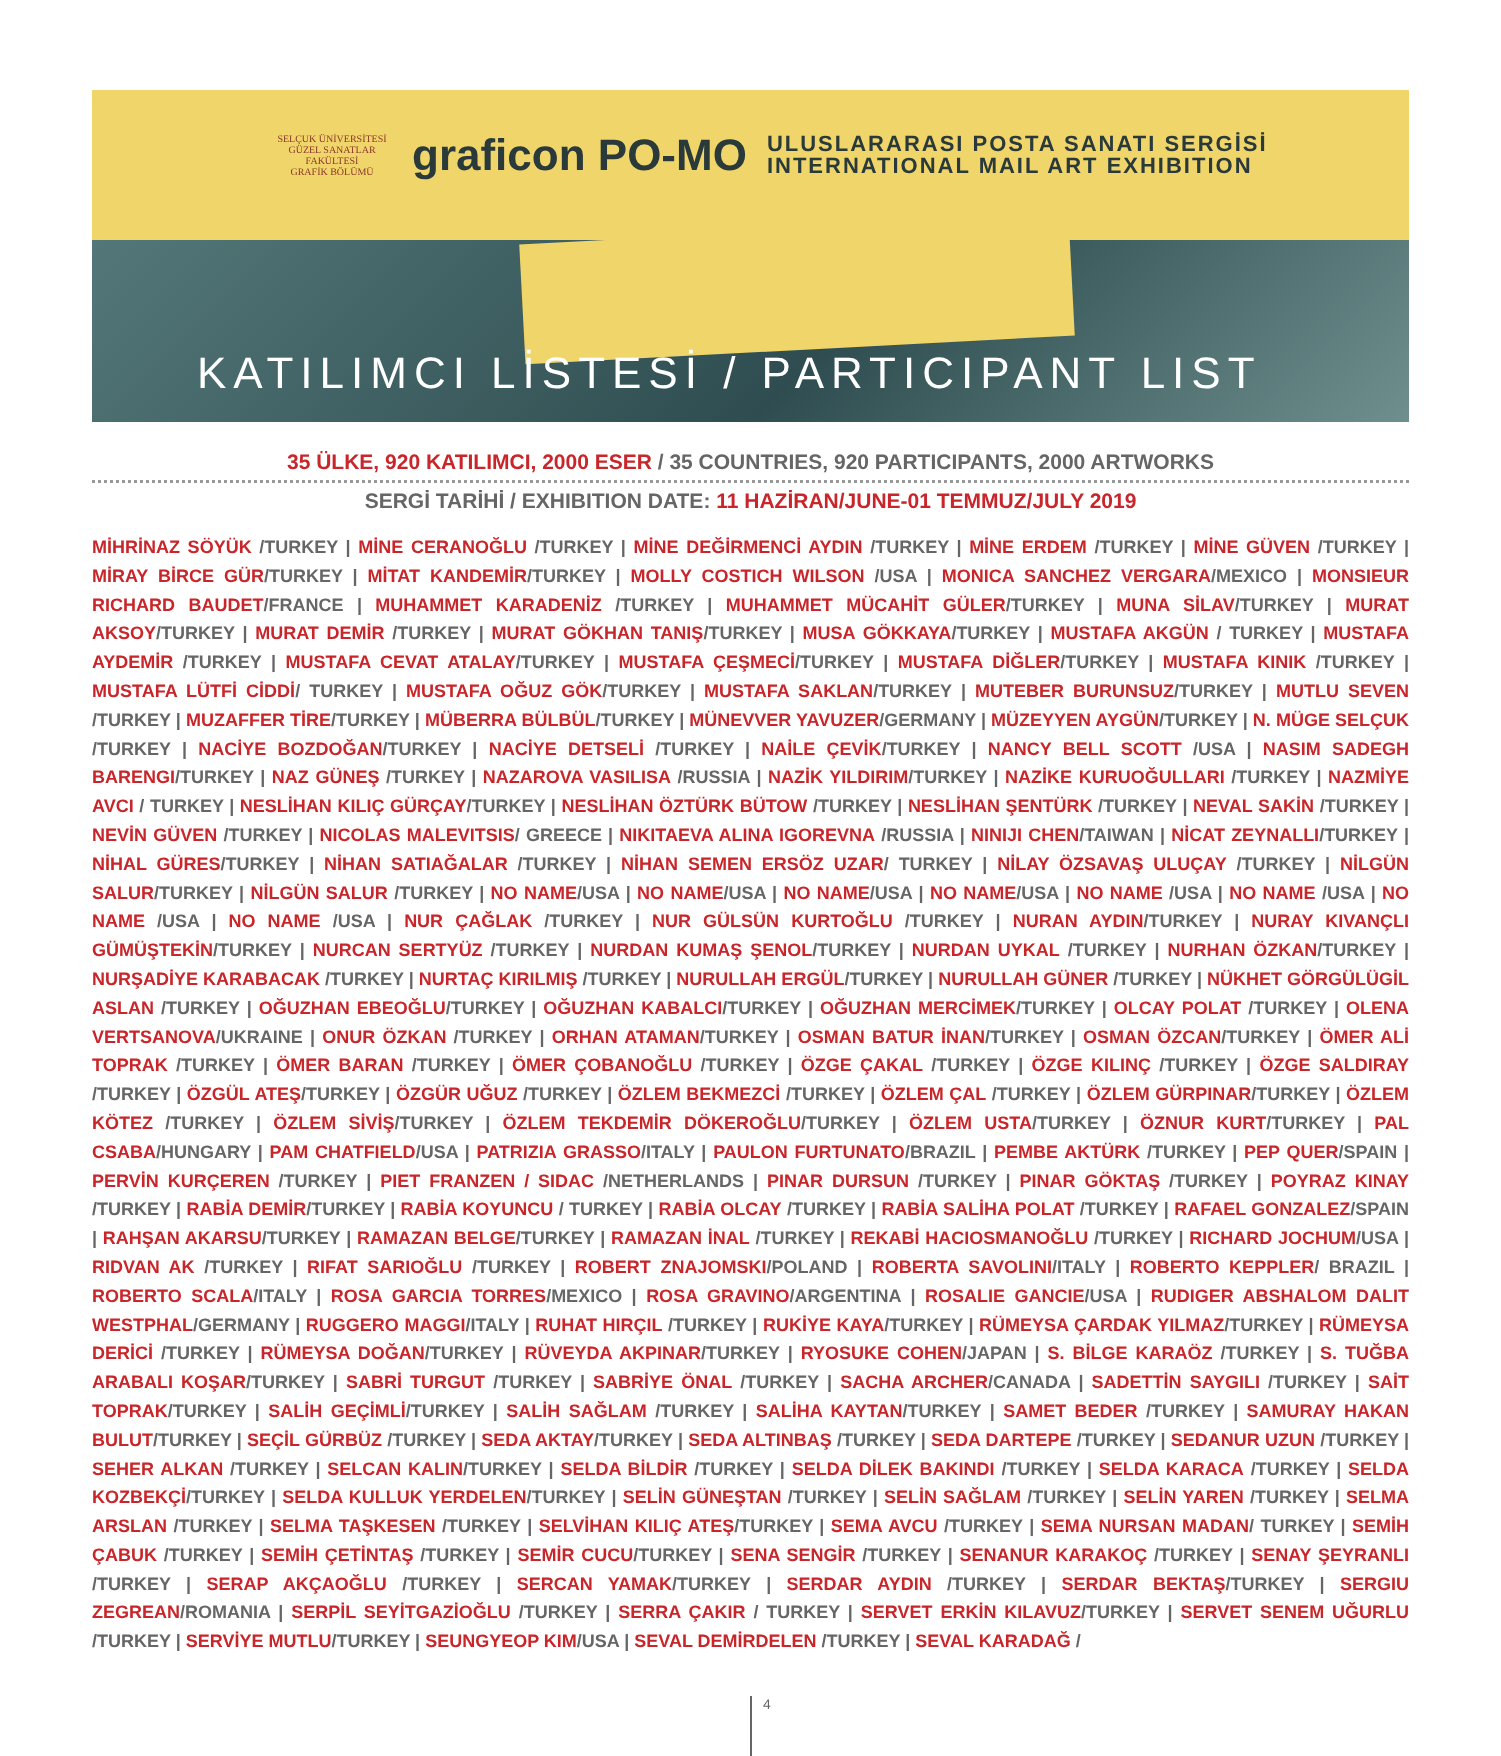SELÇUK ÜNİVERSİTESİ
GÜZEL SANATLAR FAKÜLTESİ
GRAFİK BÖLÜMÜ
graficon PO-MO
ULUSLARARASI POSTA SANATI SERGİSİ
INTERNATIONAL MAIL ART EXHIBITION
KATILIMCI LİSTESİ / PARTICIPANT LIST
35 ÜLKE, 920 KATILIMCI, 2000 ESER / 35 COUNTRIES, 920 PARTICIPANTS, 2000 ARTWORKS
SERGİ TARİHİ / EXHIBITION DATE: 11 HAZİRAN/JUNE-01 TEMMUZ/JULY 2019
MİHRİNAZ SÖYÜK /TURKEY | MİNE CERANOĞLU /TURKEY | MİNE DEĞİRMENCİ AYDIN /TURKEY | MİNE ERDEM /TURKEY | MİNE GÜVEN /TURKEY | MİRAY BİRCE GÜR/TURKEY | MİTAT KANDEMİR/TURKEY | MOLLY COSTICH WILSON /USA | MONICA SANCHEZ VERGARA/MEXICO | MONSIEUR RICHARD BAUDET/FRANCE | MUHAMMET KARADENİZ /TURKEY | MUHAMMET MÜCAHİT GÜLER/TURKEY | MUNA SİLAV/TURKEY | MURAT AKSOY/TURKEY | MURAT DEMİR /TURKEY | MURAT GÖKHAN TANIŞ/TURKEY | MUSA GÖKKAYA/TURKEY | MUSTAFA AKGÜN / TURKEY | MUSTAFA AYDEMİR /TURKEY | MUSTAFA CEVAT ATALAY/TURKEY | MUSTAFA ÇEŞMECİ/TURKEY | MUSTAFA DİĞLER/TURKEY | MUSTAFA KINIK /TURKEY | MUSTAFA LÜTFİ CİDDİ/ TURKEY | MUSTAFA OĞUZ GÖK/TURKEY | MUSTAFA SAKLAN/TURKEY | MUTEBER BURUNSUZ/TURKEY | MUTLU SEVEN /TURKEY | MUZAFFER TİRE/TURKEY | MÜBERRA BÜLBÜL/TURKEY | MÜNEVVER YAVUZER/GERMANY | MÜZEYYEN AYGÜN/TURKEY | N. MÜGE SELÇUK /TURKEY | NACİYE BOZDOĞAN/TURKEY | NACİYE DETSELİ /TURKEY | NAİLE ÇEVİK/TURKEY | NANCY BELL SCOTT /USA | NASIM SADEGH BARENGI/TURKEY | NAZ GÜNEŞ /TURKEY | NAZAROVA VASILISA /RUSSIA | NAZİK YILDIRIM/TURKEY | NAZİKE KURUOĞULLARI /TURKEY | NAZMİYE AVCI / TURKEY | NESLİHAN KILIÇ GÜRÇAY/TURKEY | NESLİHAN ÖZTÜRK BÜTOW /TURKEY | NESLİHAN ŞENTÜRK /TURKEY | NEVAL SAKİN /TURKEY | NEVİN GÜVEN /TURKEY | NICOLAS MALEVITSIS/ GREECE | NIKITAEVA ALINA IGOREVNA /RUSSIA | NINIJI CHEN/TAIWAN | NİCAT ZEYNALLI/TURKEY | NİHAL GÜRES/TURKEY | NİHAN SATIAĞALAR /TURKEY | NİHAN SEMEN ERSÖZ UZAR/ TURKEY | NİLAY ÖZSAVAŞ ULUÇAY /TURKEY | NİLGÜN SALUR/TURKEY | NİLGÜN SALUR /TURKEY | NO NAME/USA | NO NAME/USA | NO NAME/USA | NO NAME/USA | NO NAME /USA | NO NAME /USA | NO NAME /USA | NO NAME /USA | NUR ÇAĞLAK /TURKEY | NUR GÜLSÜN KURTOĞLU /TURKEY | NURAN AYDIN/TURKEY | NURAY KIVANÇLI GÜMÜŞTEKİN/TURKEY | NURCAN SERTYÜZ /TURKEY | NURDAN KUMAŞ ŞENOL/TURKEY | NURDAN UYKAL /TURKEY | NURHAN ÖZKAN/TURKEY | NURŞADİYE KARABACAK /TURKEY | NURTAÇ KIRILMIŞ /TURKEY | NURULLAH ERGÜL/TURKEY | NURULLAH GÜNER /TURKEY | NÜKHET GÖRGÜLÜGİL ASLAN /TURKEY | OĞUZHAN EBEOĞLU/TURKEY | OĞUZHAN KABALCI/TURKEY | OĞUZHAN MERCİMEK/TURKEY | OLCAY POLAT /TURKEY | OLENA VERTSANOVA/UKRAINE | ONUR ÖZKAN /TURKEY | ORHAN ATAMAN/TURKEY | OSMAN BATUR İNAN/TURKEY | OSMAN ÖZCAN/TURKEY | ÖMER ALİ TOPRAK /TURKEY | ÖMER BARAN /TURKEY | ÖMER ÇOBANOĞLU /TURKEY | ÖZGE ÇAKAL /TURKEY | ÖZGE KILINÇ /TURKEY | ÖZGE SALDIRAY /TURKEY | ÖZGÜL ATEŞ/TURKEY | ÖZGÜR UĞUZ /TURKEY | ÖZLEM BEKMEZCİ /TURKEY | ÖZLEM ÇAL /TURKEY | ÖZLEM GÜRPINAR/TURKEY | ÖZLEM KÖTEZ /TURKEY | ÖZLEM SİVİŞ/TURKEY | ÖZLEM TEKDEMİR DÖKEROĞLU/TURKEY | ÖZLEM USTA/TURKEY | ÖZNUR KURT/TURKEY | PAL CSABA/HUNGARY | PAM CHATFIELD/USA | PATRIZIA GRASSO/ITALY | PAULON FURTUNATO/BRAZIL | PEMBE AKTÜRK /TURKEY | PEP QUER/SPAIN | PERVİN KURÇEREN /TURKEY | PIET FRANZEN / SIDAC /NETHERLANDS | PINAR DURSUN /TURKEY | PINAR GÖKTAŞ /TURKEY | POYRAZ KINAY /TURKEY | RABİA DEMİR/TURKEY | RABİA KOYUNCU / TURKEY | RABİA OLCAY /TURKEY | RABİA SALİHA POLAT /TURKEY | RAFAEL GONZALEZ/SPAIN | RAHŞAN AKARSU/TURKEY | RAMAZAN BELGE/TURKEY | RAMAZAN İNAL /TURKEY | REKABİ HACIOSMANOĞLU /TURKEY | RICHARD JOCHUM/USA | RIDVAN AK /TURKEY | RIFAT SARIOĞLU /TURKEY | ROBERT ZNAJOMSKI/POLAND | ROBERTA SAVOLINI/ITALY | ROBERTO KEPPLER/ BRAZIL | ROBERTO SCALA/ITALY | ROSA GARCIA TORRES/MEXICO | ROSA GRAVINO/ARGENTINA | ROSALIE GANCIE/USA | RUDIGER ABSHALOM DALIT WESTPHAL/GERMANY | RUGGERO MAGGI/ITALY | RUHAT HIRÇIL /TURKEY | RUKİYE KAYA/TURKEY | RÜMEYSA ÇARDAK YILMAZ/TURKEY | RÜMEYSA DERİCİ /TURKEY | RÜMEYSA DOĞAN/TURKEY | RÜVEYDA AKPINAR/TURKEY | RYOSUKE COHEN/JAPAN | S. BİLGE KARAÖZ /TURKEY | S. TUĞBA ARABALI KOŞAR/TURKEY | SABRİ TURGUT /TURKEY | SABRİYE ÖNAL /TURKEY | SACHA ARCHER/CANADA | SADETTİN SAYGILI /TURKEY | SAİT TOPRAK/TURKEY | SALİH GEÇİMLİ/TURKEY | SALİH SAĞLAM /TURKEY | SALİHA KAYTAN/TURKEY | SAMET BEDER /TURKEY | SAMURAY HAKAN BULUT/TURKEY | SEÇİL GÜRBÜZ /TURKEY | SEDA AKTAY/TURKEY | SEDA ALTINBAŞ /TURKEY | SEDA DARTEPE /TURKEY | SEDANUR UZUN /TURKEY | SEHER ALKAN /TURKEY | SELCAN KALIN/TURKEY | SELDA BİLDİR /TURKEY | SELDA DİLEK BAKINDI /TURKEY | SELDA KARACA /TURKEY | SELDA KOZBEKÇİ/TURKEY | SELDA KULLUK YERDELEN/TURKEY | SELİN GÜNEŞTAN /TURKEY | SELİN SAĞLAM /TURKEY | SELİN YAREN /TURKEY | SELMA ARSLAN /TURKEY | SELMA TAŞKESEN /TURKEY | SELVİHAN KILIÇ ATEŞ/TURKEY | SEMA AVCU /TURKEY | SEMA NURSAN MADAN/ TURKEY | SEMİH ÇABUK /TURKEY | SEMİH ÇETİNTAŞ /TURKEY | SEMİR CUCU/TURKEY | SENA SENGİR /TURKEY | SENANUR KARAKOÇ /TURKEY | SENAY ŞEYRANLI /TURKEY | SERAP AKÇAOĞLU /TURKEY | SERCAN YAMAK/TURKEY | SERDAR AYDIN /TURKEY | SERDAR BEKTAŞ/TURKEY | SERGIU ZEGREAN/ROMANIA | SERPİL SEYİTGAZİOĞLU /TURKEY | SERRA ÇAKIR / TURKEY | SERVET ERKİN KILAVUZ/TURKEY | SERVET SENEM UĞURLU /TURKEY | SERVİYE MUTLU/TURKEY | SEUNGYEOP KIM/USA | SEVAL DEMİRDELEN /TURKEY | SEVAL KARADAĞ /
4